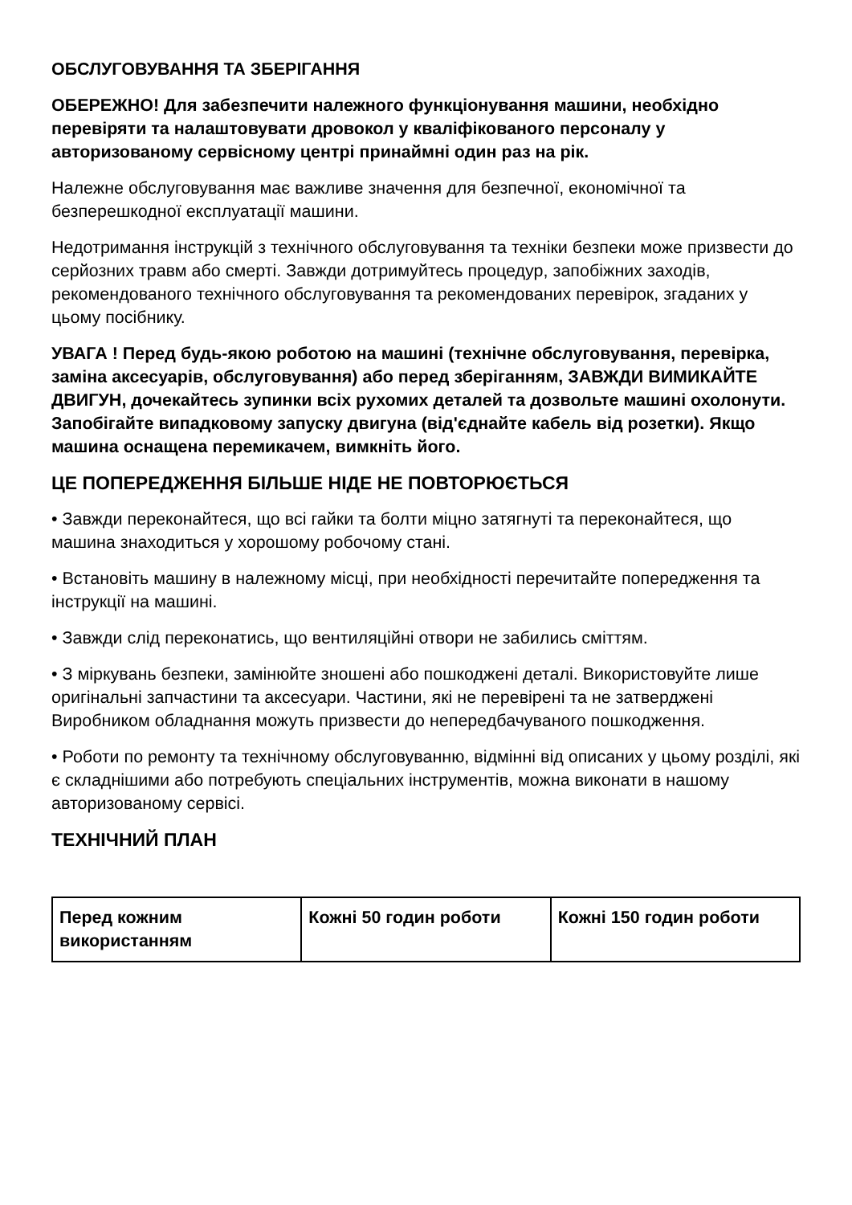ОБСЛУГОВУВАННЯ ТА ЗБЕРІГАННЯ
ОБЕРЕЖНО! Для забезпечити належного функціонування машини, необхідно перевіряти та налаштовувати дровокол у кваліфікованого персоналу у авторизованому сервісному центрі принаймні один раз на рік.
Належне обслуговування має важливе значення для безпечної, економічної та безперешкодної експлуатації машини.
Недотримання інструкцій з технічного обслуговування та техніки безпеки може призвести до серйозних травм або смерті. Завжди дотримуйтесь процедур, запобіжних заходів, рекомендованого технічного обслуговування та рекомендованих перевірок, згаданих у цьому посібнику.
УВАГА ! Перед будь-якою роботою на машині (технічне обслуговування, перевірка, заміна аксесуарів, обслуговування) або перед зберіганням, ЗАВЖДИ ВИМИКАЙТЕ ДВИГУН, дочекайтесь зупинки всіх рухомих деталей та дозвольте машині охолонути. Запобігайте випадковому запуску двигуна (від'єднайте кабель від розетки). Якщо машина оснащена перемикачем, вимкніть його.
ЦЕ ПОПЕРЕДЖЕННЯ БІЛЬШЕ НІДЕ НЕ ПОВТОРЮЄТЬСЯ
• Завжди переконайтеся, що всі гайки та болти міцно затягнуті та переконайтеся, що машина знаходиться у хорошому робочому стані.
• Встановіть машину в належному місці, при необхідності перечитайте попередження та інструкції на машині.
• Завжди слід переконатись, що вентиляційні отвори не забились сміттям.
• З міркувань безпеки, замінюйте зношені або пошкоджені деталі. Використовуйте лише оригінальні запчастини та аксесуари. Частини, які не перевірені та не затверджені Виробником обладнання можуть призвести до непередбачуваного пошкодження.
• Роботи по ремонту та технічному обслуговуванню, відмінні від описаних у цьому розділі, які є складнішими або потребують спеціальних інструментів, можна виконати в нашому авторизованому сервісі.
ТЕХНІЧНИЙ ПЛАН
| Перед кожним використанням | Кожні 50 годин роботи | Кожні 150 годин роботи |